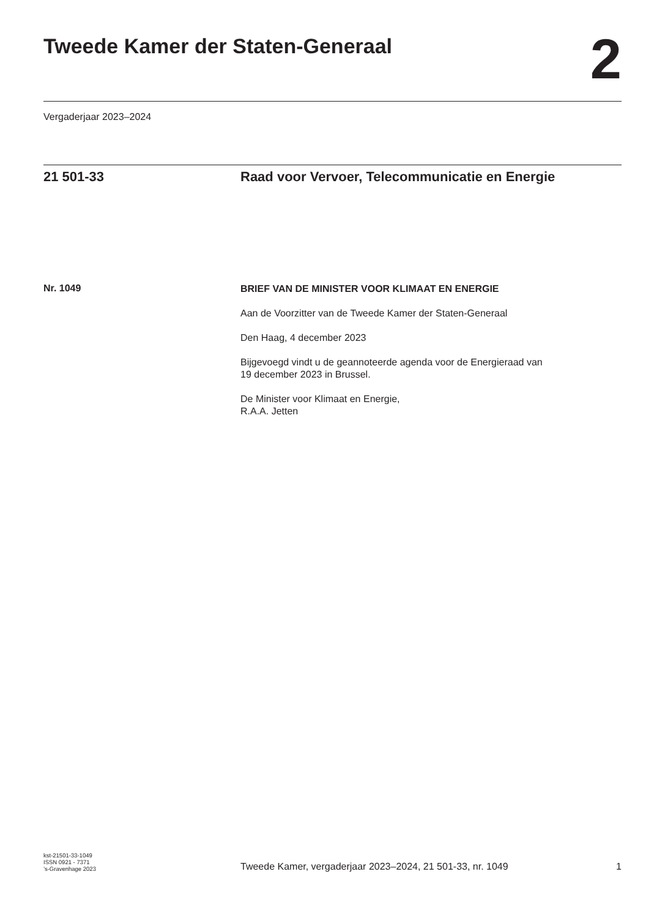Tweede Kamer der Staten-Generaal
2
Vergaderjaar 2023–2024
21 501-33 Raad voor Vervoer, Telecommunicatie en Energie
Nr. 1049
BRIEF VAN DE MINISTER VOOR KLIMAAT EN ENERGIE
Aan de Voorzitter van de Tweede Kamer der Staten-Generaal
Den Haag, 4 december 2023
Bijgevoegd vindt u de geannoteerde agenda voor de Energieraad van
19 december 2023 in Brussel.
De Minister voor Klimaat en Energie,
R.A.A. Jetten
kst-21501-33-1049
ISSN 0921 - 7371
’s-Gravenhage 2023
Tweede Kamer, vergaderjaar 2023–2024, 21 501-33, nr. 1049
1